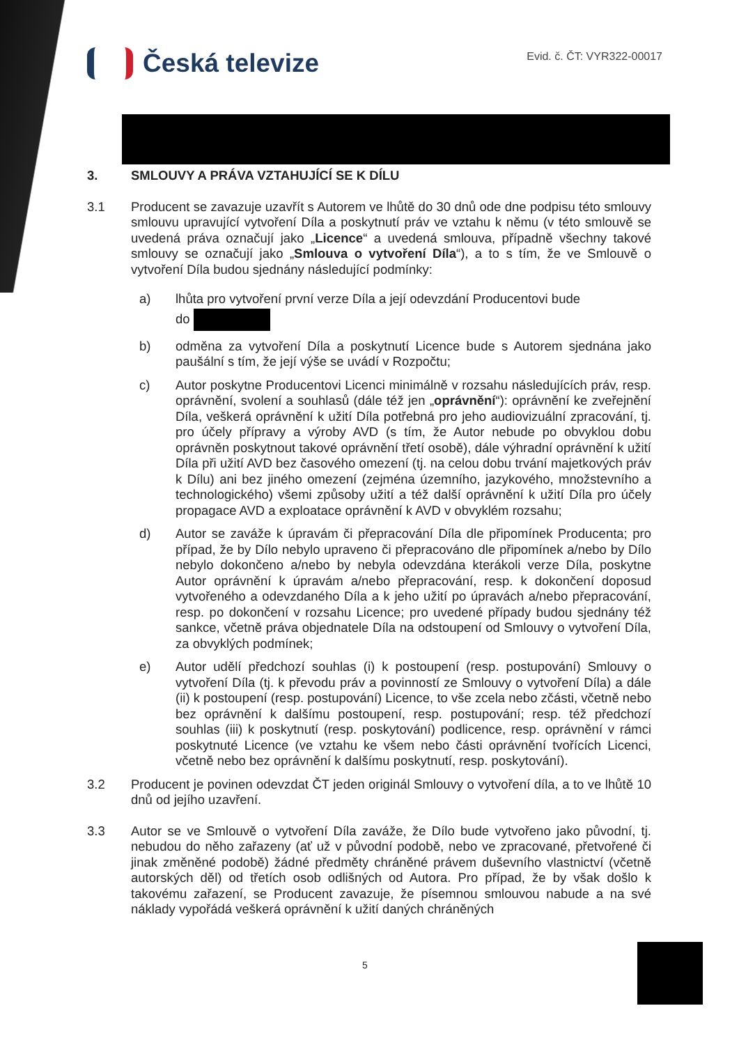Česká televize
Evid. č. ČT: VYR322-00017
3. SMLOUVY A PRÁVA VZTAHUJÍCÍ SE K DÍLU
3.1 Producent se zavazuje uzavřít s Autorem ve lhůtě do 30 dnů ode dne podpisu této smlouvy smlouvu upravující vytvoření Díla a poskytnutí práv ve vztahu k němu (v této smlouvě se uvedená práva označují jako „Licence“ a uvedená smlouva, případně všechny takové smlouvy se označují jako „Smlouva o vytvoření Díla“), a to s tím, že ve Smlouvě o vytvoření Díla budou sjednány následující podmínky:
a) lhůta pro vytvoření první verze Díla a její odevzdání Producentovi bude
do
b) odměna za vytvoření Díla a poskytnutí Licence bude s Autorem sjednána jako paušální s tím, že její výše se uvádí v Rozpočtu;
c) Autor poskytne Producentovi Licenci minimálně v rozsahu následujících práv, resp. oprávnění, svolení a souhlasů (dále též jen „oprávnění“): oprávnění ke zveřejnění Díla, veškerá oprávnění k užití Díla potřebná pro jeho audiovizuální zpracování, tj. pro účely přípravy a výroby AVD (s tím, že Autor nebude po obvyklou dobu oprávněn poskytnout takové oprávnění třetí osobě), dále výhradní oprávnění k užití Díla při užití AVD bez časového omezení (tj. na celou dobu trvání majetkových práv k Dílu) ani bez jiného omezení (zejména územního, jazykového, množstevního a technologického) všemi způsoby užití a též další oprávnění k užití Díla pro účely propagace AVD a exploatace oprávnění k AVD v obvyklém rozsahu;
d) Autor se zaváže k úpravám či přepracování Díla dle připomínek Producenta; pro případ, že by Dílo nebylo upraveno či přepracováno dle připomínek a/nebo by Dílo nebylo dokončeno a/nebo by nebyla odevzdána kterákoli verze Díla, poskytne Autor oprávnění k úpravám a/nebo přepracování, resp. k dokončení doposud vytvořeného a odevzdaného Díla a k jeho užití po úpravách a/nebo přepracování, resp. po dokončení v rozsahu Licence; pro uvedené případy budou sjednány též sankce, včetně práva objednatele Díla na odstoupení od Smlouvy o vytvoření Díla, za obvyklých podmínek;
e) Autor udělí předchozí souhlas (i) k postoupení (resp. postupování) Smlouvy o vytvoření Díla (tj. k převodu práv a povinností ze Smlouvy o vytvoření Díla) a dále (ii) k postoupení (resp. postupování) Licence, to vše zcela nebo zčásti, včetně nebo bez oprávnění k dalšímu postoupení, resp. postupování; resp. též předchozí souhlas (iii) k poskytnutí (resp. poskytování) podlicence, resp. oprávnění v rámci poskytnuté Licence (ve vztahu ke všem nebo části oprávnění tvořících Licenci, včetně nebo bez oprávnění k dalšímu poskytnutí, resp. poskytování).
3.2 Producent je povinen odevzdat ČT jeden originál Smlouvy o vytvoření díla, a to ve lhůtě 10 dnů od jejího uzavření.
3.3 Autor se ve Smlouvě o vytvoření Díla zaváže, že Dílo bude vytvořeno jako původní, tj. nebudou do něho zařazeny (ať už v původní podobě, nebo ve zpracované, přetvořené či jinak změněné podobě) žádné předměty chráněné právem duševního vlastnictví (včetně autorských děl) od třetích osob odlišných od Autora. Pro případ, že by však došlo k takovému zařazení, se Producent zavazuje, že písemnou smlouvou nabude a na své náklady vypořádá veškerá oprávnění k užití daných chráněných
5